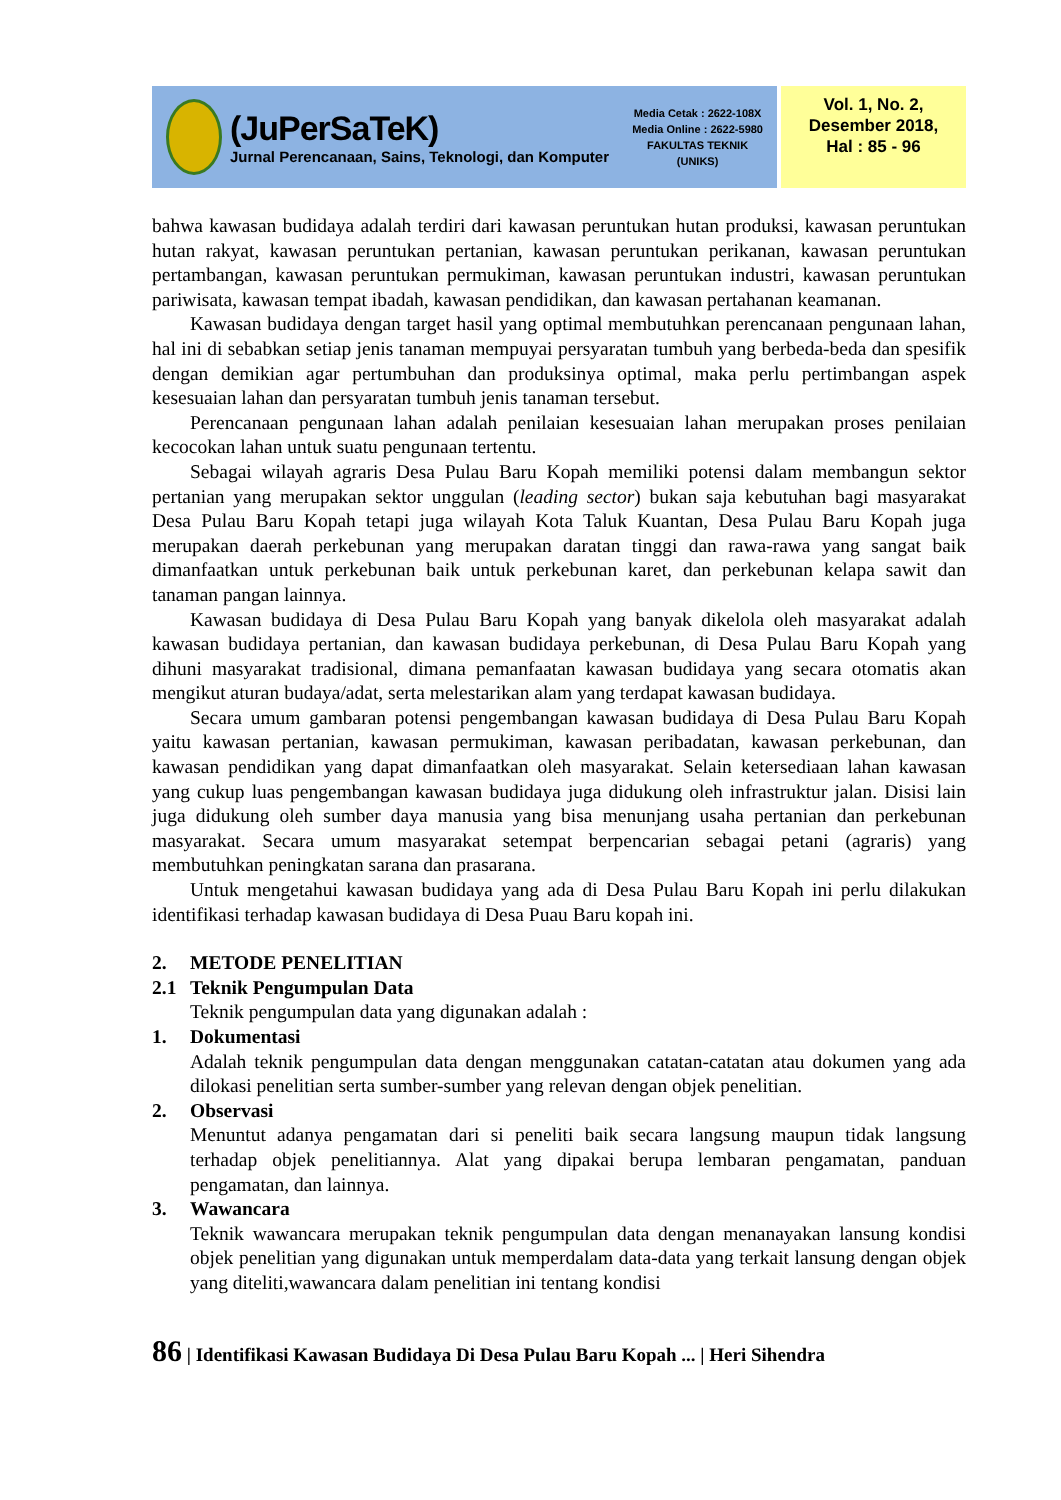(JuPerSaTeK)
Jurnal Perencanaan, Sains, Teknologi, dan Komputer
Media Cetak : 2622-108X
Media Online : 2622-5980
FAKULTAS TEKNIK
(UNIKS)
Vol. 1, No. 2,
Desember 2018,
Hal : 85 - 96
bahwa kawasan budidaya adalah terdiri dari kawasan peruntukan hutan produksi, kawasan peruntukan hutan rakyat, kawasan peruntukan pertanian, kawasan peruntukan perikanan, kawasan peruntukan pertambangan, kawasan peruntukan permukiman, kawasan peruntukan industri, kawasan peruntukan pariwisata, kawasan tempat ibadah, kawasan pendidikan, dan kawasan pertahanan keamanan.
Kawasan budidaya dengan target hasil yang optimal membutuhkan perencanaan pengunaan lahan, hal ini di sebabkan setiap jenis tanaman mempuyai persyaratan tumbuh yang berbeda-beda dan spesifik dengan demikian agar pertumbuhan dan produksinya optimal, maka perlu pertimbangan aspek kesesuaian lahan dan persyaratan tumbuh jenis tanaman tersebut.
Perencanaan pengunaan lahan adalah penilaian kesesuaian lahan merupakan proses penilaian kecocokan lahan untuk suatu pengunaan tertentu.
Sebagai wilayah agraris Desa Pulau Baru Kopah memiliki potensi dalam membangun sektor pertanian yang merupakan sektor unggulan (leading sector) bukan saja kebutuhan bagi masyarakat Desa Pulau Baru Kopah tetapi juga wilayah Kota Taluk Kuantan, Desa Pulau Baru Kopah juga merupakan daerah perkebunan yang merupakan daratan tinggi dan rawa-rawa yang sangat baik dimanfaatkan untuk perkebunan baik untuk perkebunan karet, dan perkebunan kelapa sawit dan tanaman pangan lainnya.
Kawasan budidaya di Desa Pulau Baru Kopah yang banyak dikelola oleh masyarakat adalah kawasan budidaya pertanian, dan kawasan budidaya perkebunan, di Desa Pulau Baru Kopah yang dihuni masyarakat tradisional, dimana pemanfaatan kawasan budidaya yang secara otomatis akan mengikut aturan budaya/adat, serta melestarikan alam yang terdapat kawasan budidaya.
Secara umum gambaran potensi pengembangan kawasan budidaya di Desa Pulau Baru Kopah yaitu kawasan pertanian, kawasan permukiman, kawasan peribadatan, kawasan perkebunan, dan kawasan pendidikan yang dapat dimanfaatkan oleh masyarakat. Selain ketersediaan lahan kawasan yang cukup luas pengembangan kawasan budidaya juga didukung oleh infrastruktur jalan. Disisi lain juga didukung oleh sumber daya manusia yang bisa menunjang usaha pertanian dan perkebunan masyarakat. Secara umum masyarakat setempat berpencarian sebagai petani (agraris) yang membutuhkan peningkatan sarana dan prasarana.
Untuk mengetahui kawasan budidaya yang ada di Desa Pulau Baru Kopah ini perlu dilakukan identifikasi terhadap kawasan budidaya di Desa Puau Baru kopah ini.
2. METODE PENELITIAN
2.1 Teknik Pengumpulan Data
Teknik pengumpulan data yang digunakan adalah :
1. Dokumentasi
Adalah teknik pengumpulan data dengan menggunakan catatan-catatan atau dokumen yang ada dilokasi penelitian serta sumber-sumber yang relevan dengan objek penelitian.
2. Observasi
Menuntut adanya pengamatan dari si peneliti baik secara langsung maupun tidak langsung terhadap objek penelitiannya. Alat yang dipakai berupa lembaran pengamatan, panduan pengamatan, dan lainnya.
3. Wawancara
Teknik wawancara merupakan teknik pengumpulan data dengan menanayakan lansung kondisi objek penelitian yang digunakan untuk memperdalam data-data yang terkait lansung dengan objek yang diteliti,wawancara dalam penelitian ini tentang kondisi
86 | Identifikasi Kawasan Budidaya Di Desa Pulau Baru Kopah ... | Heri Sihendra